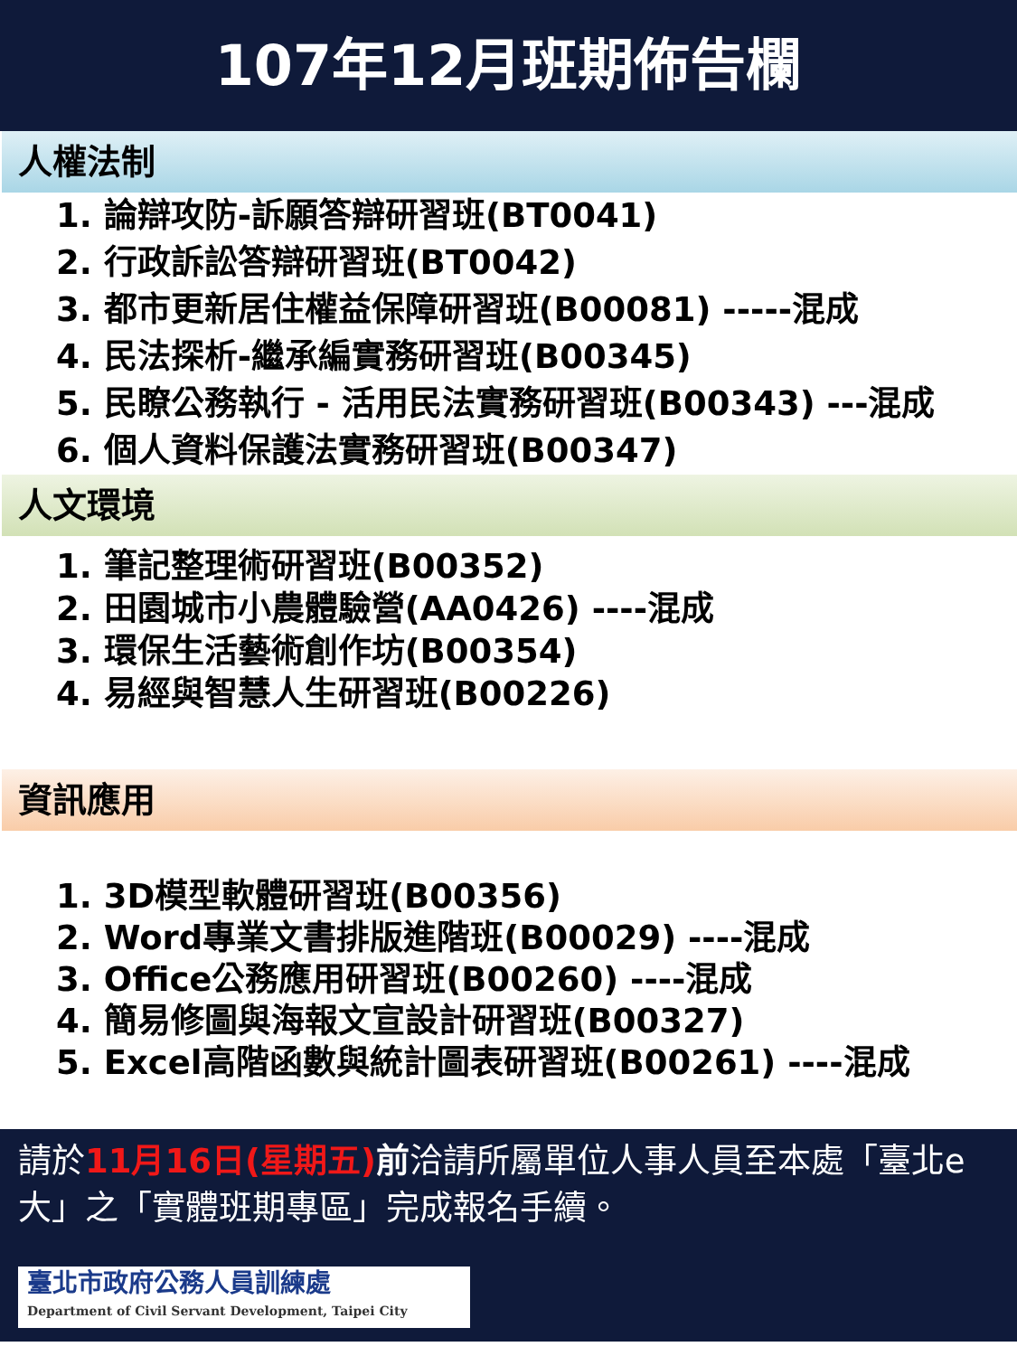107年12月班期佈告欄
人權法制
1. 論辯攻防-訴願答辯研習班(BT0041)
2. 行政訴訟答辯研習班(BT0042)
3. 都市更新居住權益保障研習班(B00081) -----混成
4. 民法探析-繼承編實務研習班(B00345)
5. 民瞭公務執行 - 活用民法實務研習班(B00343) ---混成
6. 個人資料保護法實務研習班(B00347)
人文環境
1. 筆記整理術研習班(B00352)
2. 田園城市小農體驗營(AA0426) ----混成
3. 環保生活藝術創作坊(B00354)
4. 易經與智慧人生研習班(B00226)
資訊應用
1. 3D模型軟體研習班(B00356)
2. Word專業文書排版進階班(B00029) ----混成
3. Office公務應用研習班(B00260) ----混成
4. 簡易修圖與海報文宣設計研習班(B00327)
5. Excel高階函數與統計圖表研習班(B00261) ----混成
請於11月16日(星期五) 前洽請所屬單位人事人員至本處「臺北e大」之「實體班期專區」完成報名手續。
臺北市政府公務人員訓練處
Department of Civil Servant Development, Taipei City